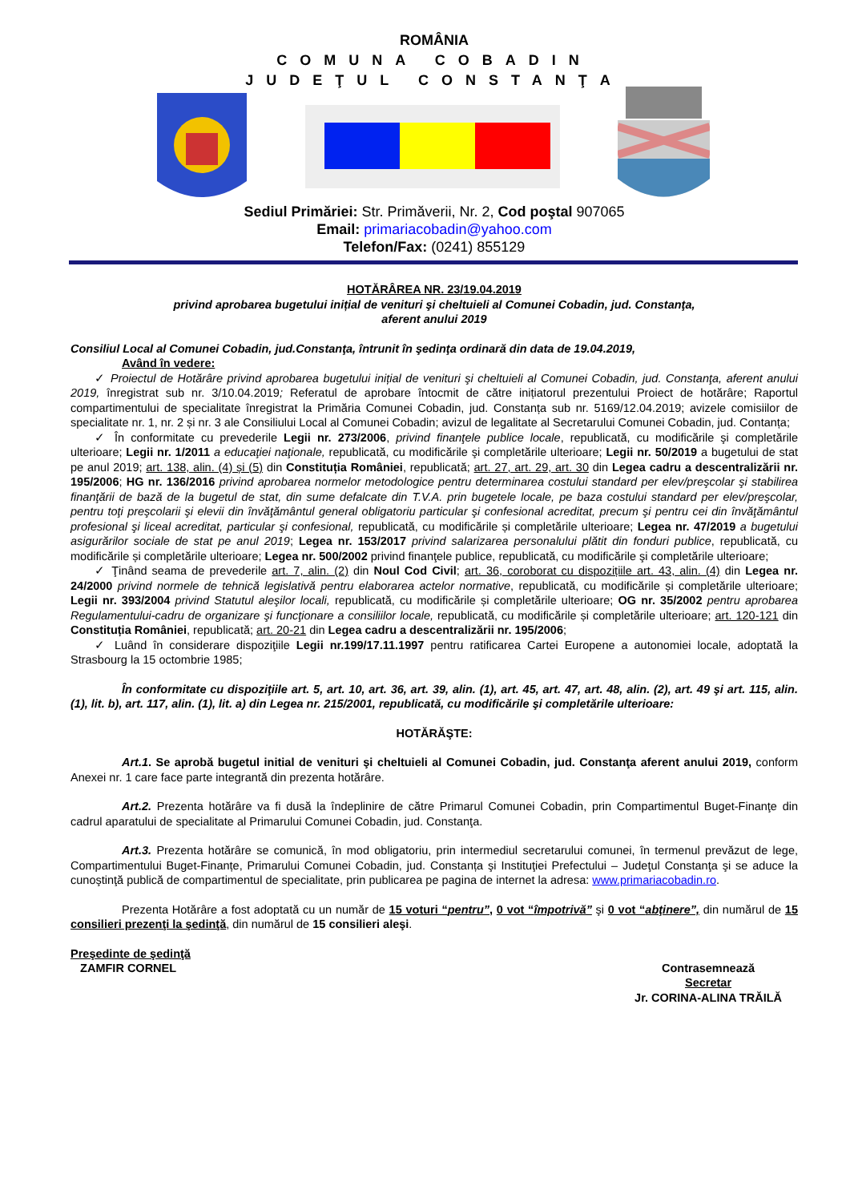ROMÂNIA
COMUNA COBADIN
JUDEŢUL CONSTANŢA
Sediul Primăriei: Str. Primăverii, Nr. 2, Cod poştal 907065
Email: primariacobadin@yahoo.com
Telefon/Fax: (0241) 855129
HOTĂRÂREA NR. 23/19.04.2019
privind aprobarea bugetului inițial de venituri şi cheltuieli al Comunei Cobadin, jud. Constanţa,
aferent anului 2019
Consiliul Local al Comunei Cobadin, jud.Constanţa, întrunit în şedinţa ordinară din data de 19.04.2019,
Având în vedere:
✓ Proiectul de Hotărâre privind aprobarea bugetului inițial de venituri şi cheltuieli al Comunei Cobadin, jud. Constanţa, aferent anului 2019, înregistrat sub nr. 3/10.04.2019; Referatul de aprobare întocmit de către inițiatorul prezentului Proiect de hotărâre; Raportul compartimentului de specialitate înregistrat la Primăria Comunei Cobadin, jud. Constanța sub nr. 5169/12.04.2019; avizele comisiilor de specialitate nr. 1, nr. 2 și nr. 3 ale Consiliului Local al Comunei Cobadin; avizul de legalitate al Secretarului Comunei Cobadin, jud. Contanța;
✓ În conformitate cu prevederile Legii nr. 273/2006, privind finanţele publice locale, republicată, cu modificările şi completările ulterioare; Legii nr. 1/2011 a educaţiei naţionale, republicată, cu modificările şi completările ulterioare; Legii nr. 50/2019 a bugetului de stat pe anul 2019; art. 138, alin. (4) și (5) din Constituția României, republicată; art. 27, art. 29, art. 30 din Legea cadru a descentralizării nr. 195/2006; HG nr. 136/2016 privind aprobarea normelor metodologice pentru determinarea costului standard per elev/preşcolar şi stabilirea finanţării de bază de la bugetul de stat, din sume defalcate din T.V.A. prin bugetele locale, pe baza costului standard per elev/preşcolar, pentru toţi preşcolarii şi elevii din învăţământul general obligatoriu particular şi confesional acreditat, precum şi pentru cei din învăţământul profesional şi liceal acreditat, particular şi confesional, republicată, cu modificările și completările ulterioare; Legea nr. 47/2019 a bugetului asigurărilor sociale de stat pe anul 2019; Legea nr. 153/2017 privind salarizarea personalului plătit din fonduri publice, republicată, cu modificările și completările ulterioare; Legea nr. 500/2002 privind finanţele publice, republicată, cu modificările şi completările ulterioare;
✓ Ţinând seama de prevederile art. 7, alin. (2) din Noul Cod Civil; art. 36, coroborat cu dispozițiile art. 43, alin. (4) din Legea nr. 24/2000 privind normele de tehnică legislativă pentru elaborarea actelor normative, republicată, cu modificările și completările ulterioare; Legii nr. 393/2004 privind Statutul aleşilor locali, republicată, cu modificările și completările ulterioare; OG nr. 35/2002 pentru aprobarea Regulamentului-cadru de organizare şi funcţionare a consiliilor locale, republicată, cu modificările și completările ulterioare; art. 120-121 din Constituția României, republicată; art. 20-21 din Legea cadru a descentralizării nr. 195/2006;
✓ Luând în considerare dispoziţiile Legii nr.199/17.11.1997 pentru ratificarea Cartei Europene a autonomiei locale, adoptată la Strasbourg la 15 octombrie 1985;
În conformitate cu dispoziţiile art. 5, art. 10, art. 36, art. 39, alin. (1), art. 45, art. 47, art. 48, alin. (2), art. 49 şi art. 115, alin. (1), lit. b), art. 117, alin. (1), lit. a) din Legea nr. 215/2001, republicată, cu modificările şi completările ulterioare:
HOTĂRĂŞTE:
Art.1. Se aprobă bugetul initial de venituri şi cheltuieli al Comunei Cobadin, jud. Constanţa aferent anului 2019, conform Anexei nr. 1 care face parte integrantă din prezenta hotărâre.
Art.2. Prezenta hotărâre va fi dusă la îndeplinire de către Primarul Comunei Cobadin, prin Compartimentul Buget-Finanţe din cadrul aparatului de specialitate al Primarului Comunei Cobadin, jud. Constanţa.
Art.3. Prezenta hotărâre se comunică, în mod obligatoriu, prin intermediul secretarului comunei, în termenul prevăzut de lege, Compartimentului Buget-Finanțe, Primarului Comunei Cobadin, jud. Constanța şi Instituţiei Prefectului – Judeţul Constanţa şi se aduce la cunoştinţă publică de compartimentul de specialitate, prin publicarea pe pagina de internet la adresa: www.primariacobadin.ro.
Prezenta Hotărâre a fost adoptată cu un număr de 15 voturi “pentru”, 0 vot “împotrivă” şi 0 vot “abţinere”, din numărul de 15 consilieri prezenţi la şedinţă, din numărul de 15 consilieri aleşi.
Preşedinte de şedinţă
ZAMFIR CORNEL
Contrasemnează
Secretar
Jr. CORINA-ALINA TRĂILĂ